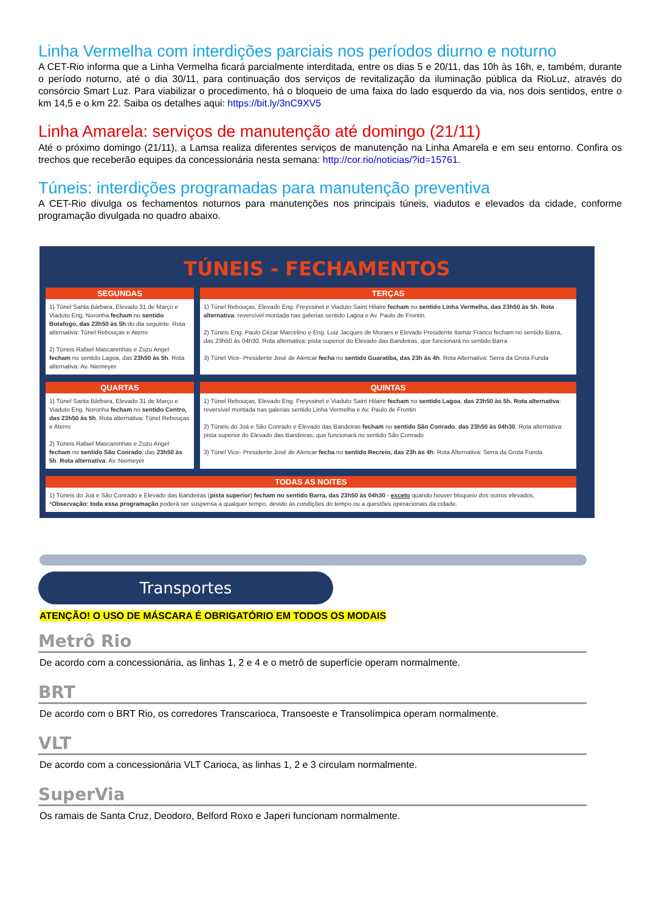Linha Vermelha com interdições parciais nos períodos diurno e noturno
A CET-Rio informa que a Linha Vermelha ficará parcialmente interditada, entre os dias 5 e 20/11, das 10h às 16h, e, também, durante o período noturno, até o dia 30/11, para continuação dos serviços de revitalização da iluminação pública da RioLuz, através do consórcio Smart Luz. Para viabilizar o procedimento, há o bloqueio de uma faixa do lado esquerdo da via, nos dois sentidos, entre o km 14,5 e o km 22. Saiba os detalhes aqui: https://bit.ly/3nC9XV5
Linha Amarela: serviços de manutenção até domingo (21/11)
Até o próximo domingo (21/11), a Lamsa realiza diferentes serviços de manutenção na Linha Amarela e em seu entorno. Confira os trechos que receberão equipes da concessionária nesta semana: http://cor.rio/noticias/?id=15761.
Túneis: interdições programadas para manutenção preventiva
A CET-Rio divulga os fechamentos noturnos para manutenções nos principais túneis, viadutos e elevados da cidade, conforme programação divulgada no quadro abaixo.
TÚNEIS - FECHAMENTOS
| SEGUNDAS | TERÇAS |
| --- | --- |
| 1) Túnel Santa Bárbara, Elevado 31 de Março e Viaduto Eng. Noronha fecham no sentido Botafogo, das 23h50 às 5h do dia seguinte. Rota alternativa: Túnel Rebouças e Aterro 2) Túneis Rafael Mascarenhas e Zuzu Angel fecham no sentido Lagoa, das 23h50 às 5h . Rota alternativa: Av. Niemeyer | 1) Túnel Rebouças, Elevado Eng. Freyssinet e Viaduto Saint Hilaire fecham no sentido Linha Vermelha, das 23h50 às 5h . Rota alternativa : reversível montada nas galerias sentido Lagoa e Av. Paulo de Frontin. 2) Túneis Eng. Paulo Cézar Marcelino e Eng. Luiz Jacques de Moraes e Elevado Presidente Itamar Franco fecham no sentido Barra, das 23h50 às 04h30. Rota alternativa: pista superior do Elevado das Bandeiras, que funcionará no sentido Barra 3) Túnel Vice- Presidente José de Alencar fecha no sentido Guaratiba, das 23h às 4h . Rota Alternativa: Serra da Grota Funda |
| QUARTAS | QUINTAS |
| 1) Túnel Santa Bárbara, Elevado 31 de Março e Viaduto Eng. Noronha fecham no sentido Centro, das 23h50 às 5h . Rota alternativa: Túnel Rebouças e Aterro 2) Túneis Rafael Mascarenhas e Zuzu Angel fecham no sentido São Conrado , das 23h50 às 5h . Rota alternativa : Av. Niemeyer | 1) Túnel Rebouças, Elevado Eng. Freyssinet e Viaduto Saint Hilaire fecham no sentido Lagoa , das 23h50 às 5h. Rota alternativa : reversível montada nas galerias sentido Linha Vermelha e Av. Paulo de Frontin 2) Túneis do Joá e São Conrado e Elevado das Bandeiras fecham no sentido São Conrado , das 23h50 às 04h30 . Rota alternativa: pista superior do Elevado das Bandeiras, que funcionará no sentido São Conrado 3) Túnel Vice- Presidente José de Alencar fecha no sentido Recreio, das 23h às 4h . Rota Alternativa: Serra da Grota Funda |
| TODAS AS NOITES | |
| 1) Túneis do Joá e São Conrado e Elevado das Bandeiras ( pista superior ) fecham no sentido Barra, das 23h50 às 04h30 - exceto quando houver bloqueio dos outros elevados. * Observação: toda essa programação poderá ser suspensa a qualquer tempo, devido às condições do tempo ou a questões operacionais da cidade. | |
Transportes
ATENÇÃO! O USO DE MÁSCARA É OBRIGATÓRIO EM TODOS OS MODAIS
Metrô Rio
De acordo com a concessionária, as linhas 1, 2 e 4 e o metrô de superfície operam normalmente.
BRT
De acordo com o BRT Rio, os corredores Transcarioca, Transoeste e Transolímpica operam normalmente.
VLT
De acordo com a concessionária VLT Carioca, as linhas 1, 2 e 3 circulam normalmente.
SuperVia
Os ramais de Santa Cruz, Deodoro, Belford Roxo e Japeri funcionam normalmente.